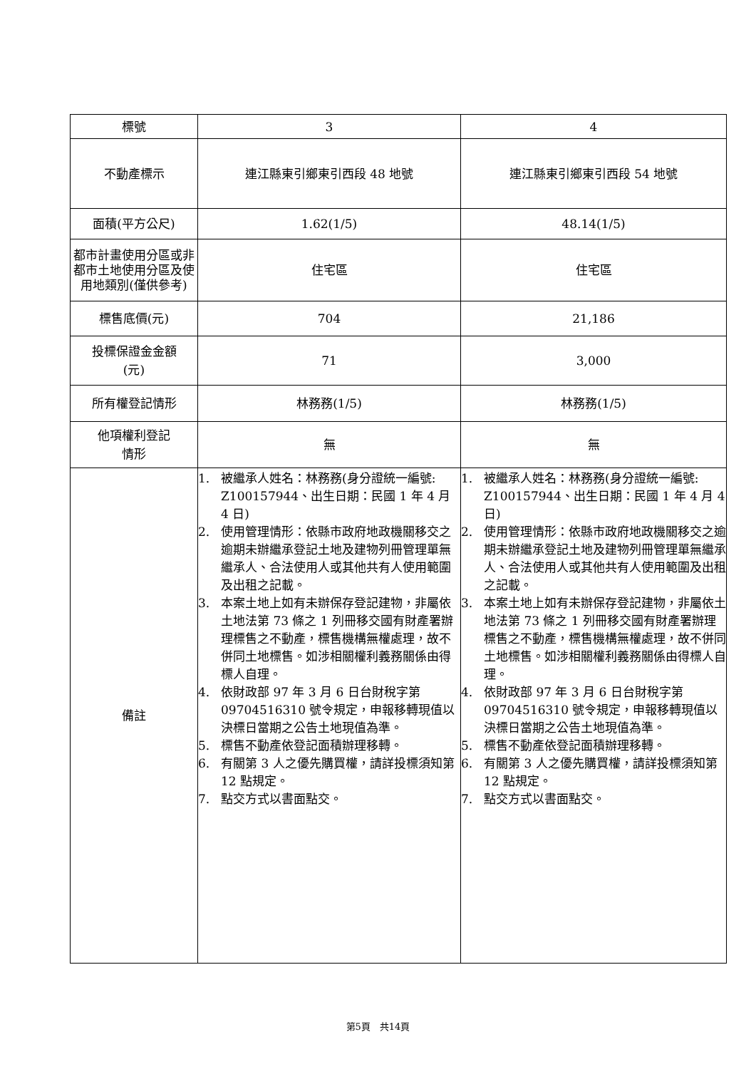| 標號 | 3 | 4 |
| 不動產標示 | 連江縣東引鄉東引西段 48 地號 | 連江縣東引鄉東引西段 54 地號 |
| 面積(平方公尺) | 1.62(1/5) | 48.14(1/5) |
| 都市計畫使用分區或非都市土地使用分區及使用地類別(僅供參考) | 住宅區 | 住宅區 |
| 標售底價(元) | 704 | 21,186 |
| 投標保證金金額 (元) | 71 | 3,000 |
| 所有權登記情形 | 林務務(1/5) | 林務務(1/5) |
| 他項權利登記 情形 | 無 | 無 |
| 備註 | 1. 被繼承人姓名：林務務(身分證統一編號: Z100157944、出生日期：民國 1 年 4 月 4 日) 2. 使用管理情形：依縣市政府地政機關移交之逾期未辦繼承登記土地及建物列冊管理單無繼承人、合法使用人或其他共有人使用範圍及出租之記載。 3. 本案土地上如有未辦保存登記建物，非屬依土地法第 73 條之 1 列冊移交國有財產署辦理標售之不動產，標售機構無權處理，故不併同土地標售。如涉相關權利義務關係由得標人自理。 4. 依財政部 97 年 3 月 6 日台財稅字第 09704516310 號令規定，申報移轉現值以決標日當期之公告土地現值為準。 5. 標售不動產依登記面積辦理移轉。 6. 有關第 3 人之優先購買權，請詳投標須知第 12 點規定。 7. 點交方式以書面點交。 | 1. 被繼承人姓名：林務務(身分證統一編號: Z100157944、出生日期：民國 1 年 4 月 4 日) 2. 使用管理情形：依縣市政府地政機關移交之逾期未辦繼承登記土地及建物列冊管理單無繼承人、合法使用人或其他共有人使用範圍及出租之記載。 3. 本案土地上如有未辦保存登記建物，非屬依土地法第 73 條之 1 列冊移交國有財產署辦理標售之不動產，標售機構無權處理，故不併同土地標售。如涉相關權利義務關係由得標人自理。 4. 依財政部 97 年 3 月 6 日台財稅字第 09704516310 號令規定，申報移轉現值以決標日當期之公告土地現值為準。 5. 標售不動產依登記面積辦理移轉。 6. 有關第 3 人之優先購買權，請詳投標須知第 12 點規定。 7. 點交方式以書面點交。 |
第5頁　共14頁